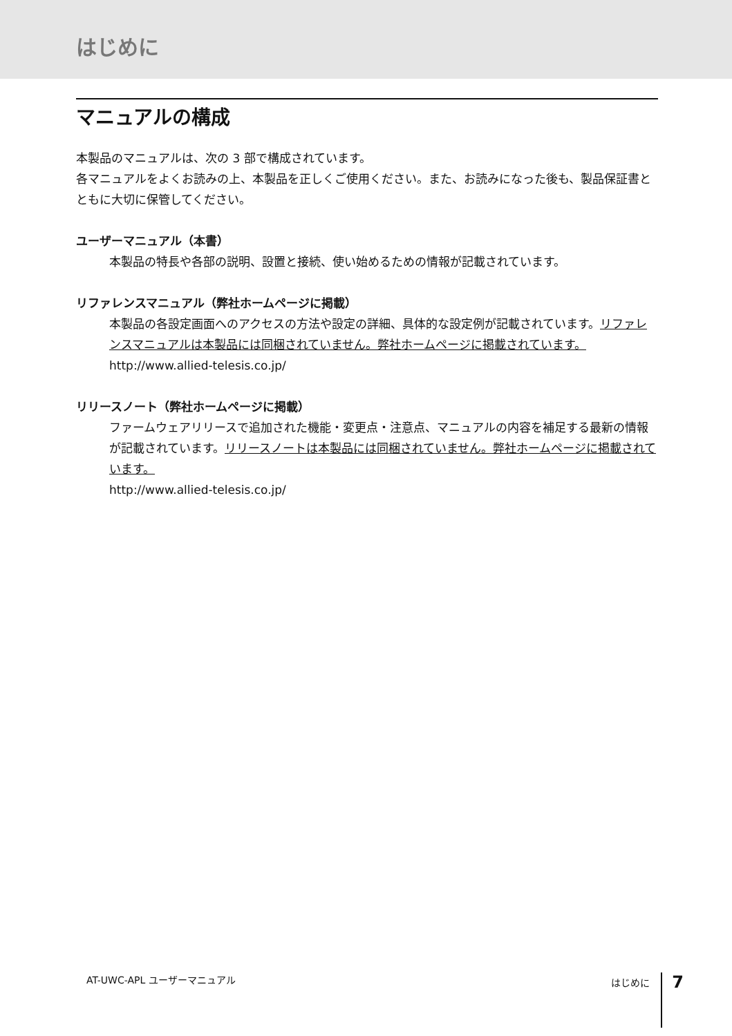はじめに
マニュアルの構成
本製品のマニュアルは、次の 3 部で構成されています。
各マニュアルをよくお読みの上、本製品を正しくご使用ください。また、お読みになった後も、製品保証書とともに大切に保管してください。
ユーザーマニュアル（本書）
本製品の特長や各部の説明、設置と接続、使い始めるための情報が記載されています。
リファレンスマニュアル（弊社ホームページに掲載）
本製品の各設定画面へのアクセスの方法や設定の詳細、具体的な設定例が記載されています。リファレンスマニュアルは本製品には同梱されていません。弊社ホームページに掲載されています。
http://www.allied-telesis.co.jp/
リリースノート（弊社ホームページに掲載）
ファームウェアリリースで追加された機能・変更点・注意点、マニュアルの内容を補足する最新の情報が記載されています。リリースノートは本製品には同梱されていません。弊社ホームページに掲載されています。
http://www.allied-telesis.co.jp/
AT-UWC-APL ユーザーマニュアル はじめに 7